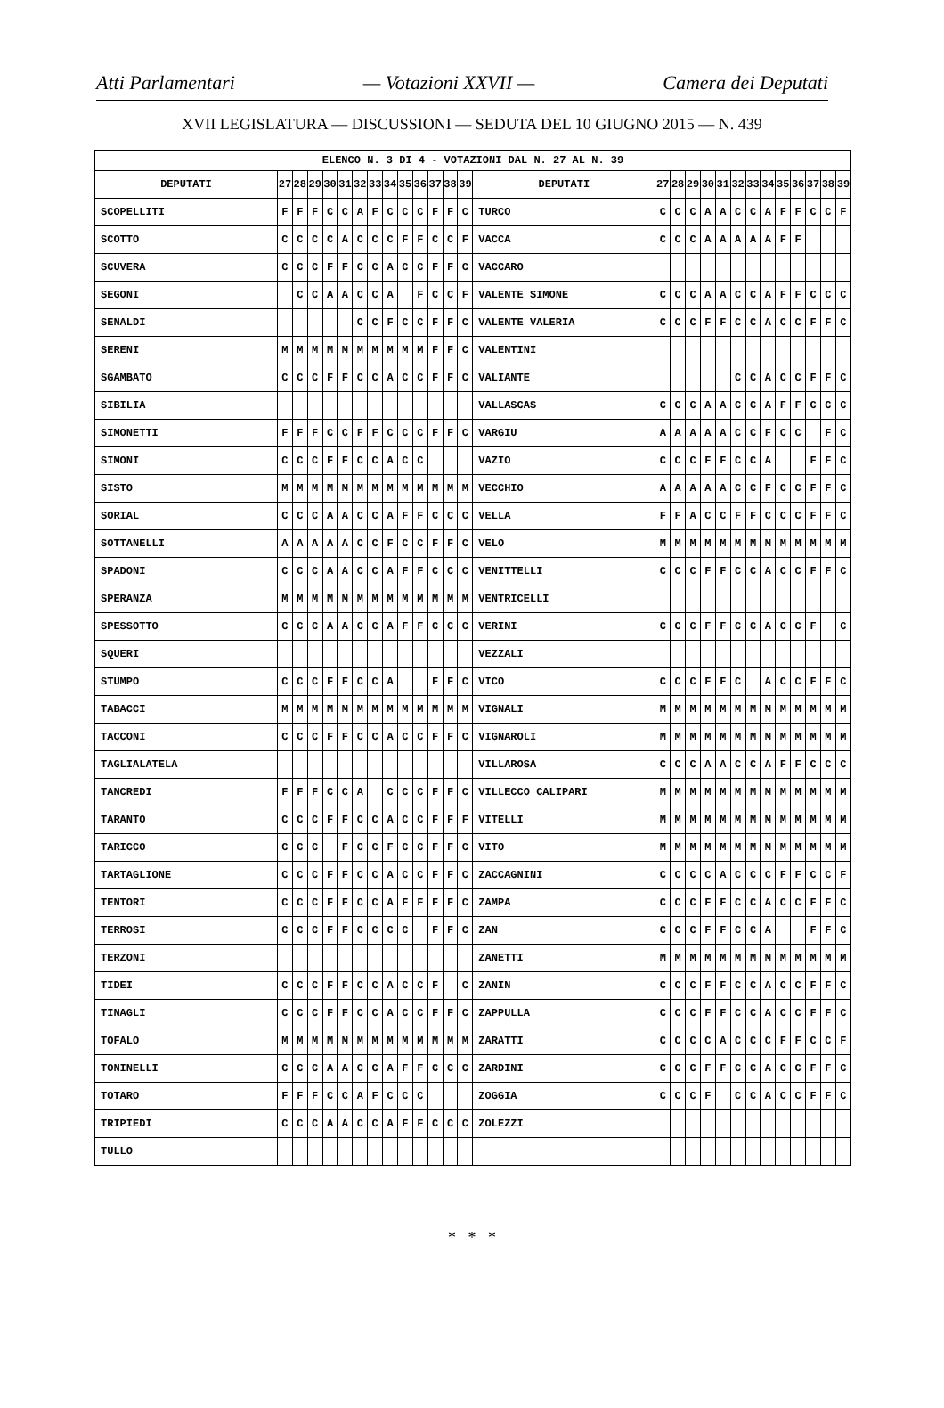Atti Parlamentari — Votazioni XXVII — Camera dei Deputati
XVII LEGISLATURA — DISCUSSIONI — SEDUTA DEL 10 GIUGNO 2015 — N. 439
| ELENCO N. 3 DI 4 - VOTAZIONI DAL N. 27 AL N. 39 | | | | | | | | | | | | | | | | | | | | | | | | | | | |
| --- | --- | --- | --- | --- | --- | --- | --- | --- | --- | --- | --- | --- | --- | --- | --- | --- | --- | --- | --- | --- | --- | --- | --- | --- | --- | --- | --- |
| DEPUTATI | 27 | 28 | 29 | 30 | 31 | 32 | 33 | 34 | 35 | 36 | 37 | 38 | 39 | DEPUTATI | 27 | 28 | 29 | 30 | 31 | 32 | 33 | 34 | 35 | 36 | 37 | 38 | 39 |
| SCOPELLITI | F | F | F | C | C | A | F | C | C | C | F | F | C | TURCO | C | C | C | A | A | C | C | A | F | F | C | C | F |
| SCOTTO | C | C | C | C | A | C | C | C | F | F | C | C | F | VACCA | C | C | C | A | A | A | A | A | F | F | | | |
| SCUVERA | C | C | C | F | F | C | C | A | C | C | F | F | C | VACCARO | | | | | | | | | | | | | |
| SEGONI | | C | C | A | A | C | C | A | | F | C | C | F | VALENTE SIMONE | C | C | C | A | A | C | C | A | F | F | C | C | C |
| SENALDI | | | | | | C | C | F | C | C | F | F | C | VALENTE VALERIA | C | C | C | F | F | C | C | A | C | C | F | F | C |
| SERENI | M | M | M | M | M | M | M | M | M | M | F | F | C | VALENTINI | | | | | | | | | | | | | |
| SGAMBATO | C | C | C | F | F | C | C | A | C | C | F | F | C | VALIANTE | | | | | | C | C | A | C | C | F | F | C |
| SIBILIA | | | | | | | | | | | | | | VALLASCAS | C | C | C | A | A | C | C | A | F | F | C | C | C |
| SIMONETTI | F | F | F | C | C | F | F | C | C | C | F | F | C | VARGIU | A | A | A | A | A | C | C | F | C | C | | F | C |
| SIMONI | C | C | C | F | F | C | C | A | C | C | | | | VAZIO | C | C | C | F | F | C | C | A | | | F | F | C |
| SISTO | M | M | M | M | M | M | M | M | M | M | M | M | M | VECCHIO | A | A | A | A | A | C | C | F | C | C | F | F | C |
| SORIAL | C | C | C | A | A | C | C | A | F | F | C | C | C | VELLA | F | F | A | C | C | F | F | C | C | C | F | F | C |
| SOTTANELLI | A | A | A | A | A | C | C | F | C | C | F | F | C | VELO | M | M | M | M | M | M | M | M | M | M | M | M | M |
| SPADONI | C | C | C | A | A | C | C | A | F | F | C | C | C | VENITTELLI | C | C | C | F | F | C | C | A | C | C | F | F | C |
| SPERANZA | M | M | M | M | M | M | M | M | M | M | M | M | M | VENTRICELLI | | | | | | | | | | | | | |
| SPESSOTTO | C | C | C | A | A | C | C | A | F | F | C | C | C | VERINI | C | C | C | F | F | C | C | A | C | C | F | | C |
| SQUERI | | | | | | | | | | | | | | VEZZALI | | | | | | | | | | | | | |
| STUMPO | C | C | C | F | F | C | C | A | | | F | F | C | VICO | C | C | C | F | F | C | | A | C | C | F | F | C |
| TABACCI | M | M | M | M | M | M | M | M | M | M | M | M | M | VIGNALI | M | M | M | M | M | M | M | M | M | M | M | M | M |
| TACCONI | C | C | C | F | F | C | C | A | C | C | F | F | C | VIGNAROLI | M | M | M | M | M | M | M | M | M | M | M | M | M |
| TAGLIALATELA | | | | | | | | | | | | | | VILLAROSA | C | C | C | A | A | C | C | A | F | F | C | C | C |
| TANCREDI | F | F | F | C | C | A | | C | C | C | F | F | C | VILLECCO CALIPARI | M | M | M | M | M | M | M | M | M | M | M | M | M |
| TARANTO | C | C | C | F | F | C | C | A | C | C | F | F | F | VITELLI | M | M | M | M | M | M | M | M | M | M | M | M | M |
| TARICCO | C | C | C | | F | C | C | F | C | C | F | F | C | VITO | M | M | M | M | M | M | M | M | M | M | M | M | M |
| TARTAGLIONE | C | C | C | F | F | C | C | A | C | C | F | F | C | ZACCAGNINI | C | C | C | C | A | C | C | C | F | F | C | C | F |
| TENTORI | C | C | C | F | F | C | C | A | F | F | F | F | C | ZAMPA | C | C | C | F | F | C | C | A | C | C | F | F | C |
| TERROSI | C | C | C | F | F | C | C | C | C | | F | F | C | ZAN | C | C | C | F | F | C | C | A | | | F | F | C |
| TERZONI | | | | | | | | | | | | | | ZANETTI | M | M | M | M | M | M | M | M | M | M | M | M | M |
| TIDEI | C | C | C | F | F | C | C | A | C | C | F | | C | ZANIN | C | C | C | F | F | C | C | A | C | C | F | F | C |
| TINAGLI | C | C | C | F | F | C | C | A | C | C | F | F | C | ZAPPULLA | C | C | C | F | F | C | C | A | C | C | F | F | C |
| TOFALO | M | M | M | M | M | M | M | M | M | M | M | M | M | ZARATTI | C | C | C | C | A | C | C | C | F | F | C | C | F |
| TONINELLI | C | C | C | A | A | C | C | A | F | F | C | C | C | ZARDINI | C | C | C | F | F | C | C | A | C | C | F | F | C |
| TOTARO | F | F | F | C | C | A | F | C | C | C | | | | ZOGGIA | C | C | C | F | | C | C | A | C | C | F | F | C |
| TRIPIEDI | C | C | C | A | A | C | C | A | F | F | C | C | C | ZOLEZZI | | | | | | | | | | | | | |
| TULLO | | | | | | | | | | | | | | | | | | | | | | | | | | | |
* * *